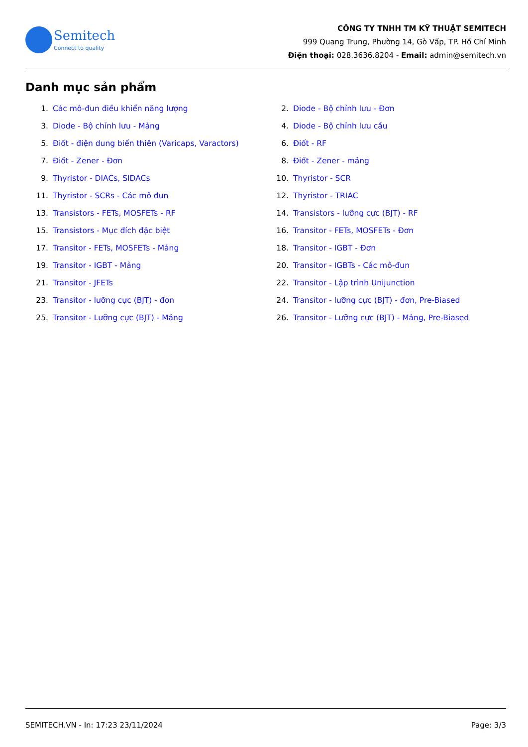Semitech
Connect to quality
CÔNG TY TNHH TM KỸ THUẬT SEMITECH
999 Quang Trung, Phường 14, Gò Vấp, TP. Hồ Chí Minh
Điện thoại: 028.3636.8204 - Email: admin@semitech.vn
Danh mục sản phẩm
1. Các mô-đun điều khiển năng lượng
2. Diode - Bộ chỉnh lưu - Đơn
3. Diode - Bộ chỉnh lưu - Mảng
4. Diode - Bộ chỉnh lưu cầu
5. Điốt - điện dung biến thiên (Varicaps, Varactors)
6. Điốt - RF
7. Điốt - Zener - Đơn
8. Điốt - Zener - mảng
9. Thyristor - DIACs, SIDACs
10. Thyristor - SCR
11. Thyristor - SCRs - Các mô đun
12. Thyristor - TRIAC
13. Transistors - FETs, MOSFETs - RF
14. Transistors - lưỡng cực (BJT) - RF
15. Transistors - Mục đích đặc biệt
16. Transitor - FETs, MOSFETs - Đơn
17. Transitor - FETs, MOSFETs - Mảng
18. Transitor - IGBT - Đơn
19. Transitor - IGBT - Mảng
20. Transitor - IGBTs - Các mô-đun
21. Transitor - JFETs
22. Transitor - Lập trình Unijunction
23. Transitor - lưỡng cực (BJT) - đơn
24. Transitor - lưỡng cực (BJT) - đơn, Pre-Biased
25. Transitor - Lưỡng cực (BJT) - Mảng
26. Transitor - Lưỡng cực (BJT) - Mảng, Pre-Biased
SEMITECH.VN - In: 17:23 23/11/2024 Page: 3/3